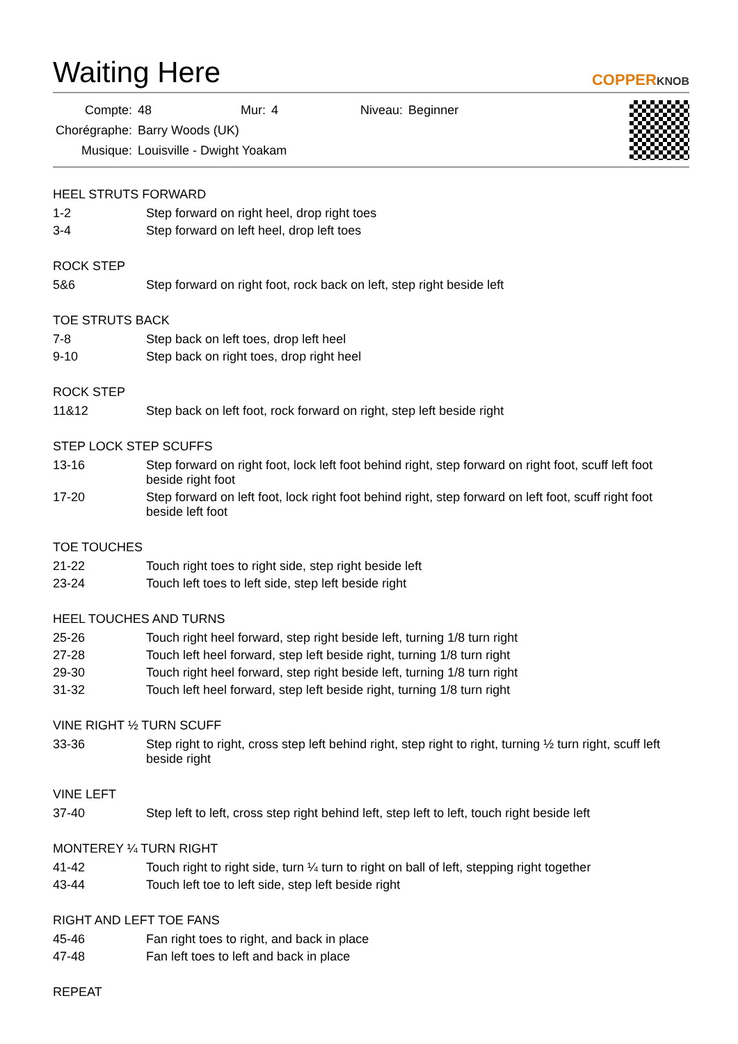Waiting Here
COPPERKNOB
| Compte: | 48 | Mur: | 4 | Niveau: | Beginner |
| Chorégraphe: | Barry Woods (UK) | | | | |
| Musique: | Louisville - Dwight Yoakam | | | | |
HEEL STRUTS FORWARD
| 1-2 | Step forward on right heel, drop right toes |
| 3-4 | Step forward on left heel, drop left toes |
ROCK STEP
| 5&6 | Step forward on right foot, rock back on left, step right beside left |
TOE STRUTS BACK
| 7-8 | Step back on left toes, drop left heel |
| 9-10 | Step back on right toes, drop right heel |
ROCK STEP
| 11&12 | Step back on left foot, rock forward on right, step left beside right |
STEP LOCK STEP SCUFFS
| 13-16 | Step forward on right foot, lock left foot behind right, step forward on right foot, scuff left foot beside right foot |
| 17-20 | Step forward on left foot, lock right foot behind right, step forward on left foot, scuff right foot beside left foot |
TOE TOUCHES
| 21-22 | Touch right toes to right side, step right beside left |
| 23-24 | Touch left toes to left side, step left beside right |
HEEL TOUCHES AND TURNS
| 25-26 | Touch right heel forward, step right beside left, turning 1/8 turn right |
| 27-28 | Touch left heel forward, step left beside right, turning 1/8 turn right |
| 29-30 | Touch right heel forward, step right beside left, turning 1/8 turn right |
| 31-32 | Touch left heel forward, step left beside right, turning 1/8 turn right |
VINE RIGHT ½ TURN SCUFF
| 33-36 | Step right to right, cross step left behind right, step right to right, turning ½ turn right, scuff left beside right |
VINE LEFT
| 37-40 | Step left to left, cross step right behind left, step left to left, touch right beside left |
MONTEREY ¼ TURN RIGHT
| 41-42 | Touch right to right side, turn ¼ turn to right on ball of left, stepping right together |
| 43-44 | Touch left toe to left side, step left beside right |
RIGHT AND LEFT TOE FANS
| 45-46 | Fan right toes to right, and back in place |
| 47-48 | Fan left toes to left and back in place |
REPEAT